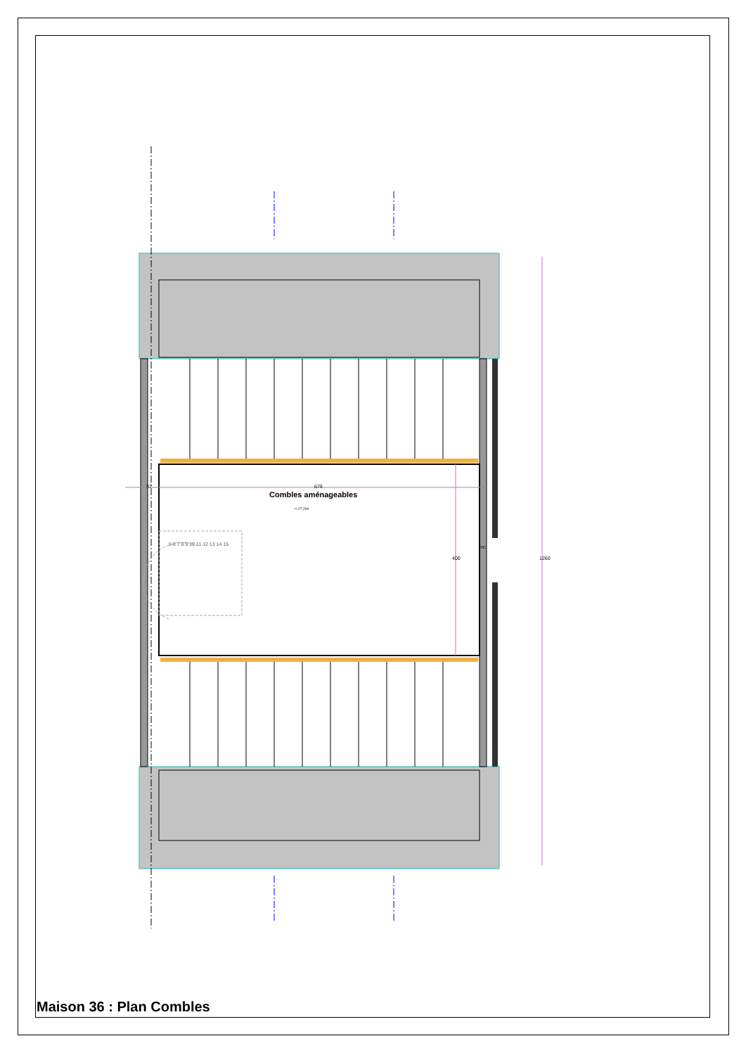37 679
Combles aménageables
+/-27,2m²
400 1260
VE
5 6 7 8 9 10 11 12 13 14 15
Maison 36 : Plan Combles